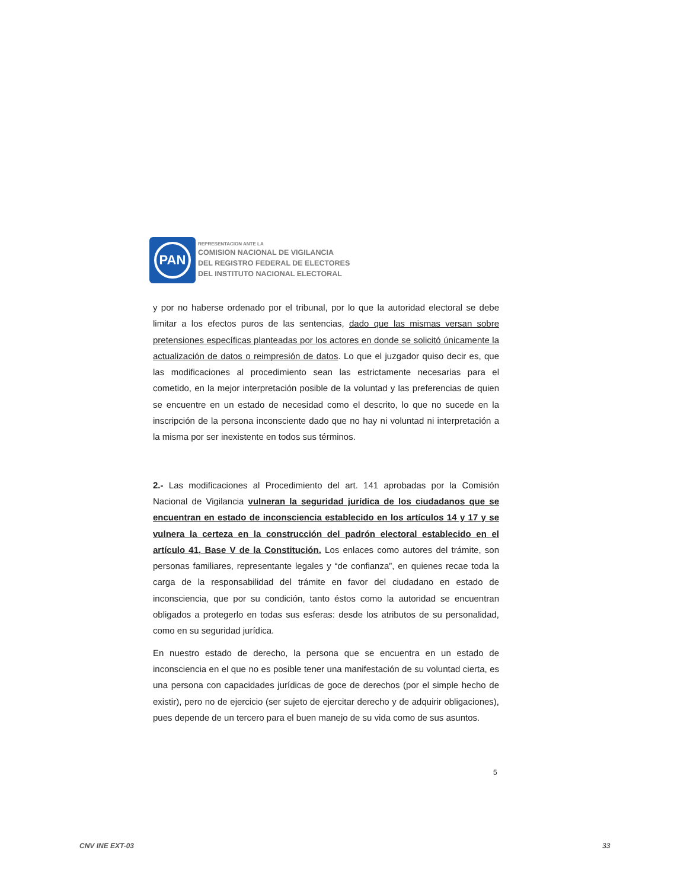PAN
REPRESENTACION ANTE LA
COMISION NACIONAL DE VIGILANCIA
DEL REGISTRO FEDERAL DE ELECTORES
DEL INSTITUTO NACIONAL ELECTORAL
y por no haberse ordenado por el tribunal, por lo que la autoridad electoral se debe limitar a los efectos puros de las sentencias, dado que las mismas versan sobre pretensiones específicas planteadas por los actores en donde se solicitó únicamente la actualización de datos o reimpresión de datos. Lo que el juzgador quiso decir es, que las modificaciones al procedimiento sean las estrictamente necesarias para el cometido, en la mejor interpretación posible de la voluntad y las preferencias de quien se encuentre en un estado de necesidad como el descrito, lo que no sucede en la inscripción de la persona inconsciente dado que no hay ni voluntad ni interpretación a la misma por ser inexistente en todos sus términos.
2.- Las modificaciones al Procedimiento del art. 141 aprobadas por la Comisión Nacional de Vigilancia vulneran la seguridad jurídica de los ciudadanos que se encuentran en estado de inconsciencia establecido en los artículos 14 y 17 y se vulnera la certeza en la construcción del padrón electoral establecido en el artículo 41, Base V de la Constitución. Los enlaces como autores del trámite, son personas familiares, representante legales y “de confianza”, en quienes recae toda la carga de la responsabilidad del trámite en favor del ciudadano en estado de inconsciencia, que por su condición, tanto éstos como la autoridad se encuentran obligados a protegerlo en todas sus esferas: desde los atributos de su personalidad, como en su seguridad jurídica.
En nuestro estado de derecho, la persona que se encuentra en un estado de inconsciencia en el que no es posible tener una manifestación de su voluntad cierta, es una persona con capacidades jurídicas de goce de derechos (por el simple hecho de existir), pero no de ejercicio (ser sujeto de ejercitar derecho y de adquirir obligaciones), pues depende de un tercero para el buen manejo de su vida como de sus asuntos.
5
CNV INE EXT-03 33